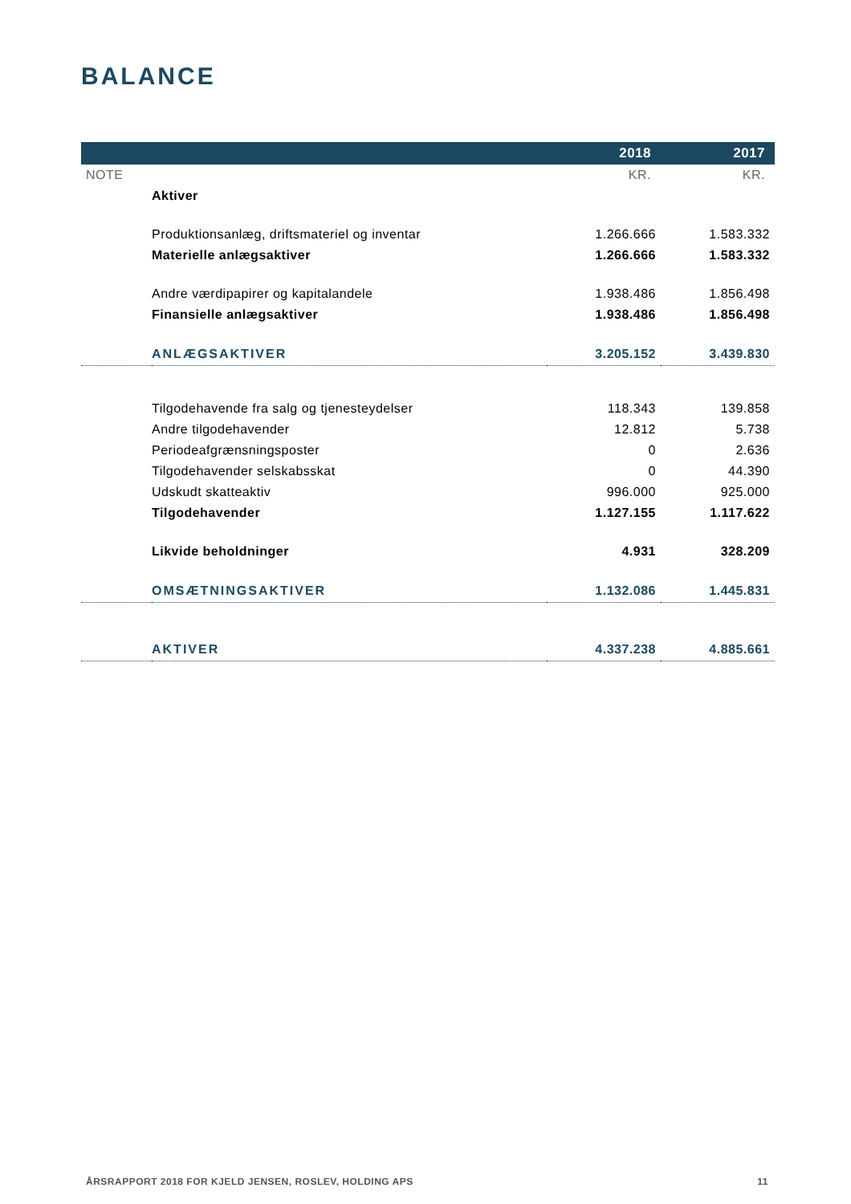BALANCE
| | | 2018 | 2017 |
| --- | --- | --- | --- |
| NOTE | | KR. | KR. |
| | Aktiver | | |
| | Produktionsanlæg, driftsmateriel og inventar | 1.266.666 | 1.583.332 |
| | Materielle anlægsaktiver | 1.266.666 | 1.583.332 |
| | Andre værdipapirer og kapitalandele | 1.938.486 | 1.856.498 |
| | Finansielle anlægsaktiver | 1.938.486 | 1.856.498 |
| | ANLÆGSAKTIVER | 3.205.152 | 3.439.830 |
| | Tilgodehavende fra salg og tjenesteydelser | 118.343 | 139.858 |
| | Andre tilgodehavender | 12.812 | 5.738 |
| | Periodeafgrænsningsposter | 0 | 2.636 |
| | Tilgodehavender selskabsskat | 0 | 44.390 |
| | Udskudt skatteaktiv | 996.000 | 925.000 |
| | Tilgodehavender | 1.127.155 | 1.117.622 |
| | Likvide beholdninger | 4.931 | 328.209 |
| | OMSÆTNINGSAKTIVER | 1.132.086 | 1.445.831 |
| | AKTIVER | 4.337.238 | 4.885.661 |
ÅRSRAPPORT 2018 FOR KJELD JENSEN, ROSLEV, HOLDING APS 11